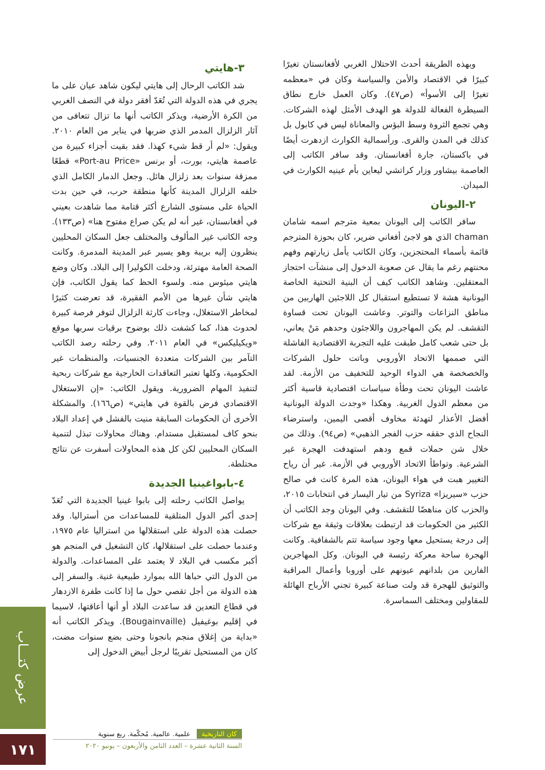وبهذه الطريقة أحدث الاحتلال الغربي لأفغانستان تغيرًا كبيرًا في الاقتصاد والأمن والسياسة وكان في «معظمه تغيرًا إلى الأسوأ» (ص٤٧). وكان العمل خارج نطاق السيطرة الفعالة للدولة هو الهدف الأمثل لهذه الشركات. وهي تجمع الثروة وسط البؤس والمعاناة ليس في كابول بل كذلك في المدن والقرى. ورأسمالية الكوارث ازدهرت أيضًا في باكستان، جارة أفغانستان. وقد سافر الكاتب إلى العاصمة بيشاور وزار كراتشي ليعاين بأم عينيه الكوارث في الميدان.
٢-اليونان
سافر الكاتب إلى اليونان بمعية مترجم اسمه شامان chaman الذي هو لاجئ أفغاني ضرير، كان بحوزة المترجم قائمة بأسماء المحتجزين، وكان الكاتب يأمل زيارتهم وفهم محنتهم رغم ما يقال عن صعوبة الدخول إلى منشآت احتجاز المعتقلين. وشاهد الكاتب كيف أن البنية التحتية الخاصة اليونانية هشة لا تستطيع استقبال كل اللاجئين الهاربين من مناطق النزاعات والتوتر. وعاشت اليونان تحت قساوة التقشف. لم يكن المهاجرون واللاجئون وحدهم مَنْ يعاني، بل حتى شعب كامل طبقت عليه التجربة الاقتصادية الفاشلة التي صممها الاتحاد الأوروبي وباتت حلول الشركات والخصخصة هي الدواء الوحيد للتخفيف من الأزمة. لقد عاشت اليونان تحت وطأة سياسات اقتصادية قاسية أكثر من معظم الدول الغربية. وهكذا «وجدت الدولة اليونانية أفضل الأعذار لتهدئة مخاوف أقصى اليمين، واسترضاء النجاح الذي حققه حزب الفجر الذهبي» (ص٩٤). وذلك من خلال شن حملات قمع ودهم استهدفت الهجرة غير الشرعية. وتواطأ الاتحاد الأوروبي في الأزمة. غير أن رياح التغيير هبت في هواء اليونان، هذه المرة كانت في صالح حزب «سيريزا» Syriza من تيار اليسار في انتخابات ٢٠١٥، والحزب كان مناهضًا للتقشف. وفي اليونان وجد الكاتب أن الكثير من الحكومات قد ارتبطت بعلاقات وثيقة مع شركات إلى درجة يستحيل معها وجود سياسة تتم بالشفافية. وكانت الهجرة ساحة معركة رئيسة في اليونان. وكل المهاجرين الفارين من بلدانهم عيونهم على أوروبا وأعمال المراقبة والتوثيق للهجرة قد ولت صناعة كبيرة تجني الأرباح الهائلة للمقاولين ومختلف السماسرة.
٣-هايتي
شد الكاتب الرحال إلى هايتي ليكون شاهد عيان على ما يجري في هذه الدولة التي تُعَدّ أفقر دولة في النصف الغربي من الكرة الأرضية، ويذكر الكاتب أنها ما تزال تتعافى من آثار الزلزال المدمر الذي ضربها في يناير من العام ٢٠١٠. ويقول: «لم أر قط شيء كهذا. فقد بقيت أجزاء كبيرة من عاصمة هايتي، بورت، أو برنس «Port-au Price» قطعًا ممزقة سنوات بعد زلزال هائل. وجعل الدمار الكامل الذي خلفه الزلزال المدينة كأنها منطقة حرب، في حين بدت الحياة على مستوى الشارع أكثر قتامة مما شاهدت بعيني في أفغانستان، غير أنه لم يكن صراع مفتوح هنا» (ص١٣٣). وجه الكاتب غير المألوف والمختلف جعل السكان المحليين ينظرون إليه بريبة وهو يسير عبر المدينة المدمرة. وكانت الصحة العامة مهترئة، ودخلت الكوليرا إلى البلاد. وكان وضع هايتي ميئوس منه. ولسوء الحظ كما يقول الكاتب، فإن هايتي شأن غيرها من الأمم الفقيرة، قد تعرضت كثيرًا لمخاطر الاستغلال، وجاءت كارثة الزلزال لتوفر فرصة كبيرة لحدوث هذا، كما كشفت ذلك بوضوح برقيات سربها موقع «ويكيليكس» في العام ٢٠١١. وفي رحلته رصد الكاتب التآمر بين الشركات متعددة الجنسيات، والمنظمات غير الحكومية، وكلها تعتبر التعاقدات الخارجية مع شركات ربحية لتنفيذ المهام الضرورية. ويقول الكاتب: «إن الاستغلال الاقتصادي فرض بالقوة في هايتي» (ص١٦٦). والمشكلة الأخرى أن الحكومات السابقة منيت بالفشل في إعداد البلاد بنحو كاف لمستقبل مستدام. وهناك محاولات تبذل لتنمية السكان المحليين لكن كل هذه المحاولات أسفرت عن نتائج مختلطة.
٤-بابواغينيا الجديدة
يواصل الكاتب رحلته إلى بابوا غينيا الجديدة التي تُعَدّ إحدى أكبر الدول المتلقية للمساعدات من أستراليا. وقد حصلت هذه الدولة على استقلالها من استراليا عام ١٩٧٥، وعندما حصلت على استقلالها، كان التشغيل في المنجم هو أكبر مكسب في البلاد لا يعتمد على المساعدات. والدولة من الدول التي حباها الله بموارد طبيعية غنية. والسفر إلى هذه الدولة من أجل تقصي حول ما إذا كانت طفرة الازدهار في قطاع التعدين قد ساعدت البلاد أو أنها أعاقتها، لاسيما في إقليم بوغيفيل (Bougainvaille). ويذكر الكاتب أنه «بداية من إغلاق منجم بانجونا وحتى بضع سنوات مضت، كان من المستحيل تقريبًا لرجل أبيض الدخول إلى
عرض كتـــاب
١٧١
كان التاريخية علمية. عالمية. مُحكّمة. ربع سنوية
السنة الثانية عشرة – العدد الثامن والأربعون – يونيو ٢٠٢٠